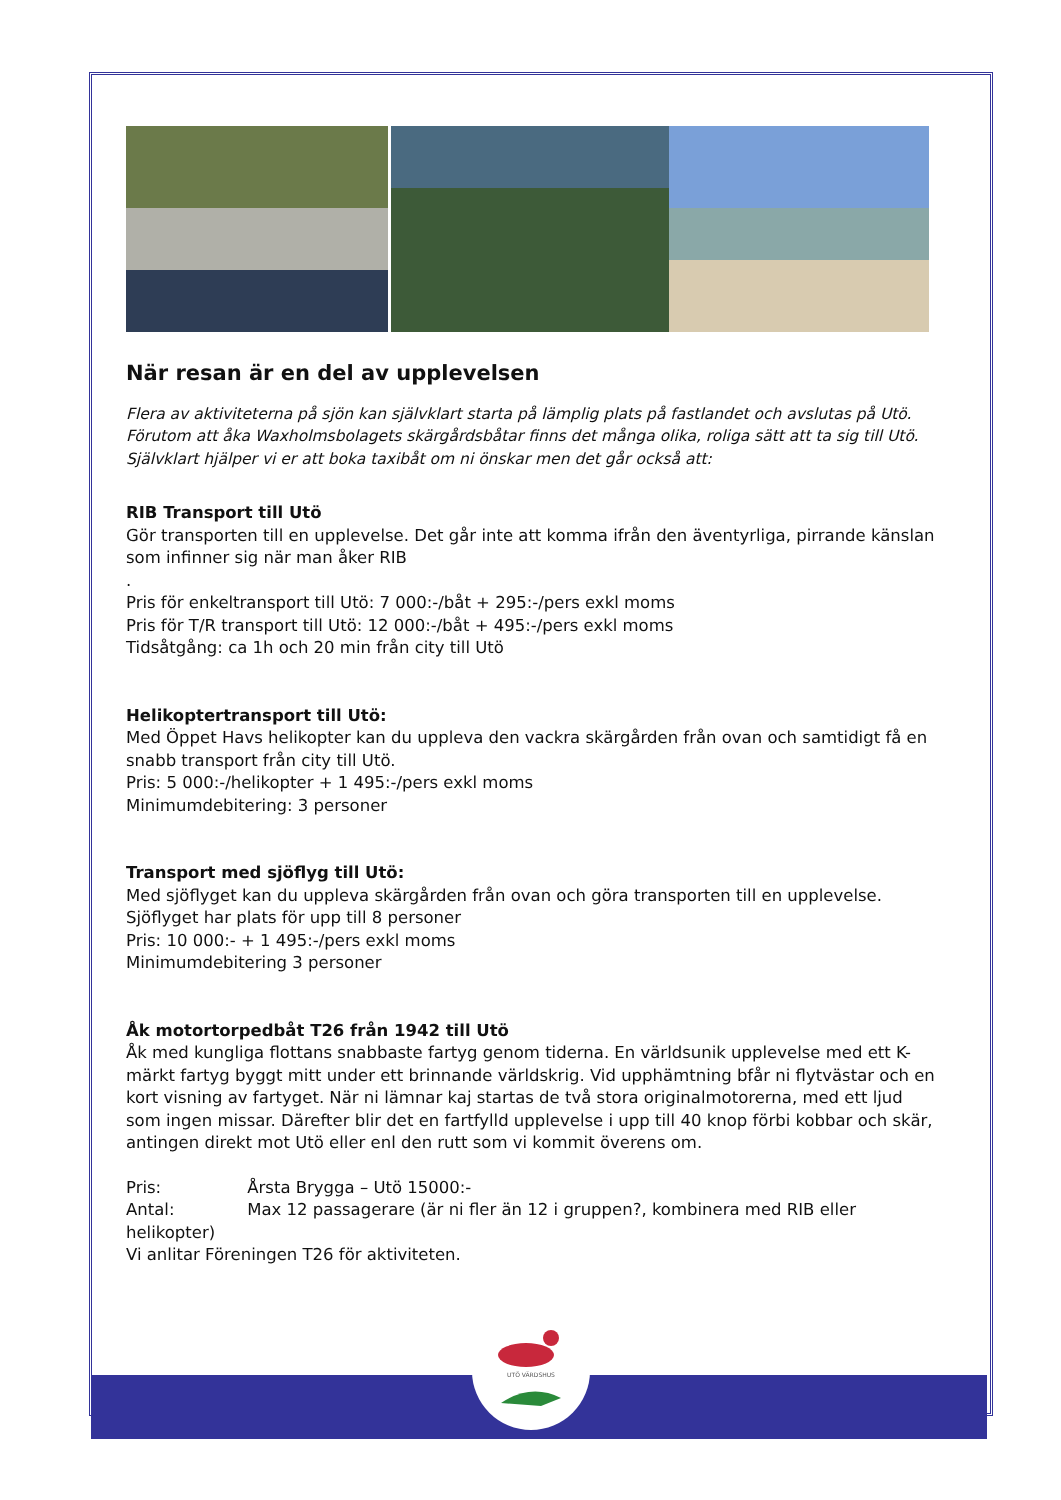UTÖ VÄRDSHUS
När resan är en del av upplevelsen
Flera av aktiviteterna på sjön kan självklart starta på lämplig plats på fastlandet och avslutas på Utö.
Förutom att åka Waxholmsbolagets skärgårdsbåtar finns det många olika, roliga sätt att ta sig till Utö.
Självklart hjälper vi er att boka taxibåt om ni önskar men det går också att:
RIB Transport till Utö
Gör transporten till en upplevelse. Det går inte att komma ifrån den äventyrliga, pirrande känslan som infinner sig när man åker RIB
.
Pris för enkeltransport till Utö: 7 000:-/båt + 295:-/pers exkl moms
Pris för T/R transport till Utö: 12 000:-/båt + 495:-/pers exkl moms
Tidsåtgång: ca 1h och 20 min från city till Utö
Helikoptertransport till Utö:
Med Öppet Havs helikopter kan du uppleva den vackra skärgården från ovan och samtidigt få en snabb transport från city till Utö.
Pris: 5 000:-/helikopter + 1 495:-/pers exkl moms
Minimumdebitering: 3 personer
Transport med sjöflyg till Utö:
Med sjöflyget kan du uppleva skärgården från ovan och göra transporten till en upplevelse. Sjöflyget har plats för upp till 8 personer
Pris: 10 000:- + 1 495:-/pers exkl moms
Minimumdebitering 3 personer
Åk motortorpedbåt T26 från 1942 till Utö
Åk med kungliga flottans snabbaste fartyg genom tiderna. En världsunik upplevelse med ett K-märkt fartyg byggt mitt under ett brinnande världskrig. Vid upphämtning bfår ni flytvästar och en kort visning av fartyget. När ni lämnar kaj startas de två stora originalmotorerna, med ett ljud som ingen missar. Därefter blir det en fartfylld upplevelse i upp till 40 knop förbi kobbar och skär, antingen direkt mot Utö eller enl den rutt som vi kommit överens om.
Pris: Årsta Brygga – Utö 15000:-
Antal: Max 12 passagerare (är ni fler än 12 i gruppen?, kombinera med RIB eller helikopter)
Vi anlitar Föreningen T26 för aktiviteten.